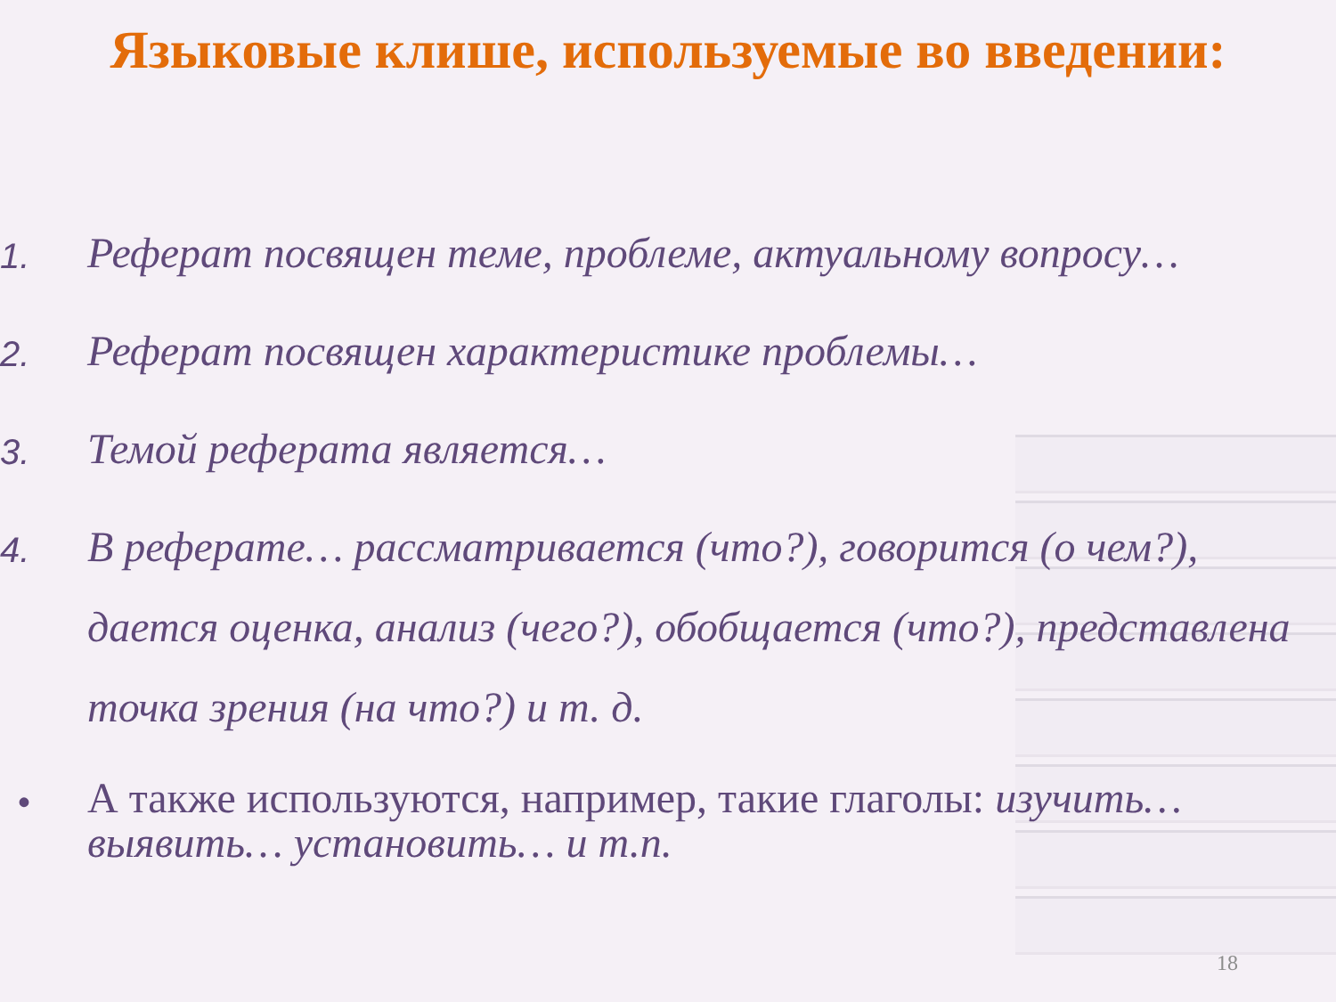Языковые клише, используемые во введении:
1.
Реферат посвящен теме, проблеме, актуальному вопросу…
2.
Реферат посвящен характеристике проблемы…
3.
Темой реферата является…
4.
В реферате… рассматривается (что?), говорится (о чем?), дается оценка, анализ (чего?), обобщается (что?), представлена точка зрения (на что?) и т. д.
•
А также используются, например, такие глаголы: изучить… выявить… установить… и т.п.
18